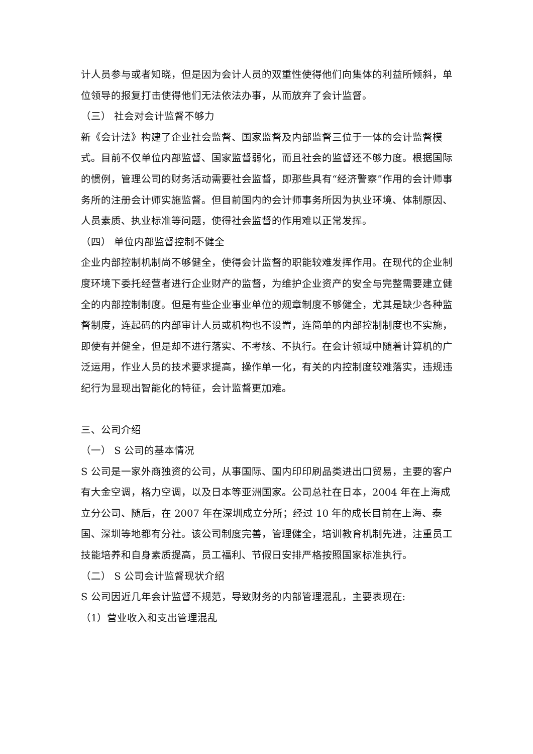计人员参与或者知晓，但是因为会计人员的双重性使得他们向集体的利益所倾斜，单位领导的报复打击使得他们无法依法办事，从而放弃了会计监督。
（三） 社会对会计监督不够力
新《会计法》构建了企业社会监督、国家监督及内部监督三位于一体的会计监督模式。目前不仅单位内部监督、国家监督弱化，而且社会的监督还不够力度。根据国际的惯例，管理公司的财务活动需要社会监督，即那些具有“经济警察”作用的会计师事务所的注册会计师实施监督。但目前国内的会计师事务所因为执业环境、体制原因、人员素质、执业标准等问题，使得社会监督的作用难以正常发挥。
（四） 单位内部监督控制不健全
企业内部控制机制尚不够健全，使得会计监督的职能较难发挥作用。在现代的企业制度环境下委托经营者进行企业财产的监督，为维护企业资产的安全与完整需要建立健全的内部控制制度。但是有些企业事业单位的规章制度不够健全，尤其是缺少各种监督制度，连起码的内部审计人员或机构也不设置，连简单的内部控制制度也不实施，即使有并健全，但是却不进行落实、不考核、不执行。在会计领域中随着计算机的广泛运用，作业人员的技术要求提高，操作单一化，有关的内控制度较难落实，违规违纪行为显现出智能化的特征，会计监督更加难。
三、公司介绍
（一） S 公司的基本情况
S 公司是一家外商独资的公司，从事国际、国内印印刷品类进出口贸易，主要的客户有大金空调，格力空调，以及日本等亚洲国家。公司总社在日本，2004 年在上海成立分公司、随后，在 2007 年在深圳成立分所；经过 10 年的成长目前在上海、泰国、深圳等地都有分社。该公司制度完善，管理健全，培训教育机制先进，注重员工技能培养和自身素质提高，员工福利、节假日安排严格按照国家标准执行。
（二） S 公司会计监督现状介绍
S 公司因近几年会计监督不规范，导致财务的内部管理混乱，主要表现在:
（1）营业收入和支出管理混乱